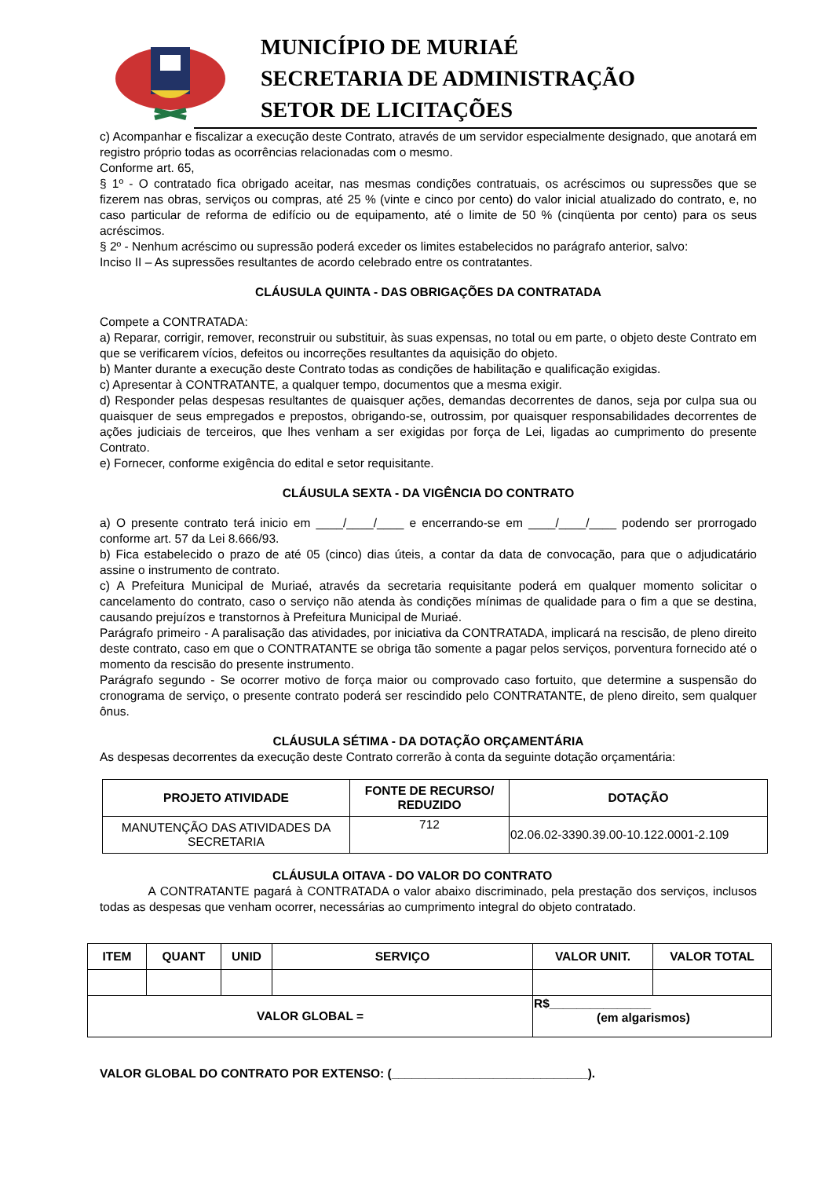MUNICÍPIO DE MURIAÉ
SECRETARIA DE ADMINISTRAÇÃO
SETOR DE LICITAÇÕES
c) Acompanhar e fiscalizar a execução deste Contrato, através de um servidor especialmente designado, que anotará em registro próprio todas as ocorrências relacionadas com o mesmo.
Conforme art. 65,
§ 1º - O contratado fica obrigado aceitar, nas mesmas condições contratuais, os acréscimos ou supressões que se fizerem nas obras, serviços ou compras, até 25 % (vinte e cinco por cento) do valor inicial atualizado do contrato, e, no caso particular de reforma de edifício ou de equipamento, até o limite de 50 % (cinqüenta por cento) para os seus acréscimos.
§ 2º - Nenhum acréscimo ou supressão poderá exceder os limites estabelecidos no parágrafo anterior, salvo:
Inciso II – As supressões resultantes de acordo celebrado entre os contratantes.
CLÁUSULA QUINTA - DAS OBRIGAÇÕES DA CONTRATADA
Compete a CONTRATADA:
a) Reparar, corrigir, remover, reconstruir ou substituir, às suas expensas, no total ou em parte, o objeto deste Contrato em que se verificarem vícios, defeitos ou incorreções resultantes da aquisição do objeto.
b) Manter durante a execução deste Contrato todas as condições de habilitação e qualificação exigidas.
c) Apresentar à CONTRATANTE, a qualquer tempo, documentos que a mesma exigir.
d) Responder pelas despesas resultantes de quaisquer ações, demandas decorrentes de danos, seja por culpa sua ou quaisquer de seus empregados e prepostos, obrigando-se, outrossim, por quaisquer responsabilidades decorrentes de ações judiciais de terceiros, que lhes venham a ser exigidas por força de Lei, ligadas ao cumprimento do presente Contrato.
e) Fornecer, conforme exigência do edital e setor requisitante.
CLÁUSULA SEXTA - DA VIGÊNCIA DO CONTRATO
a) O presente contrato terá inicio em ____/____/____ e encerrando-se em ____/____/____ podendo ser prorrogado conforme art. 57 da Lei 8.666/93.
b) Fica estabelecido o prazo de até 05 (cinco) dias úteis, a contar da data de convocação, para que o adjudicatário assine o instrumento de contrato.
c) A Prefeitura Municipal de Muriaé, através da secretaria requisitante poderá em qualquer momento solicitar o cancelamento do contrato, caso o serviço não atenda às condições mínimas de qualidade para o fim a que se destina, causando prejuízos e transtornos à Prefeitura Municipal de Muriaé.
Parágrafo primeiro - A paralisação das atividades, por iniciativa da CONTRATADA, implicará na rescisão, de pleno direito deste contrato, caso em que o CONTRATANTE se obriga tão somente a pagar pelos serviços, porventura fornecido até o momento da rescisão do presente instrumento.
Parágrafo segundo - Se ocorrer motivo de força maior ou comprovado caso fortuito, que determine a suspensão do cronograma de serviço, o presente contrato poderá ser rescindido pelo CONTRATANTE, de pleno direito, sem qualquer ônus.
CLÁUSULA SÉTIMA - DA DOTAÇÃO ORÇAMENTÁRIA
As despesas decorrentes da execução deste Contrato correrão à conta da seguinte dotação orçamentária:
| PROJETO ATIVIDADE | FONTE DE RECURSO/ REDUZIDO | DOTAÇÃO |
| --- | --- | --- |
| MANUTENÇÃO DAS ATIVIDADES DA SECRETARIA | 712 | 02.06.02-3390.39.00-10.122.0001-2.109 |
CLÁUSULA OITAVA - DO VALOR DO CONTRATO
A CONTRATANTE pagará à CONTRATADA o valor abaixo discriminado, pela prestação dos serviços, inclusos todas as despesas que venham ocorrer, necessárias ao cumprimento integral do objeto contratado.
| ITEM | QUANT | UNID | SERVIÇO | VALOR UNIT. | VALOR TOTAL |
| --- | --- | --- | --- | --- | --- |
| VALOR GLOBAL = | | | | R$_______________ (em algarismos) | |
VALOR GLOBAL DO CONTRATO POR EXTENSO: (_____________________________).